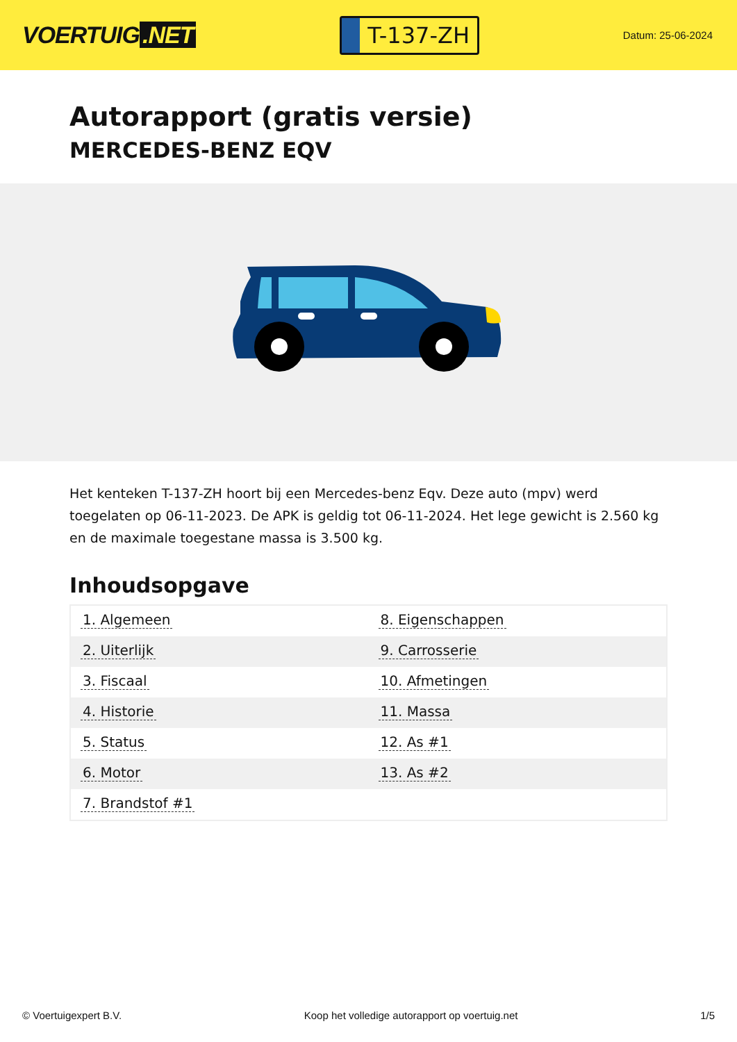VOERTUIG.NET
T-137-ZH
Datum: 25-06-2024
Autorapport (gratis versie)
MERCEDES-BENZ EQV
Het kenteken T-137-ZH hoort bij een Mercedes-benz Eqv. Deze auto (mpv) werd toegelaten op 06-11-2023. De APK is geldig tot 06-11-2024. Het lege gewicht is 2.560 kg en de maximale toegestane massa is 3.500 kg.
Inhoudsopgave
| 1. Algemeen | 8. Eigenschappen |
| 2. Uiterlijk | 9. Carrosserie |
| 3. Fiscaal | 10. Afmetingen |
| 4. Historie | 11. Massa |
| 5. Status | 12. As #1 |
| 6. Motor | 13. As #2 |
| 7. Brandstof #1 | |
© Voertuigexpert B.V. Koop het volledige autorapport op voertuig.net 1/5